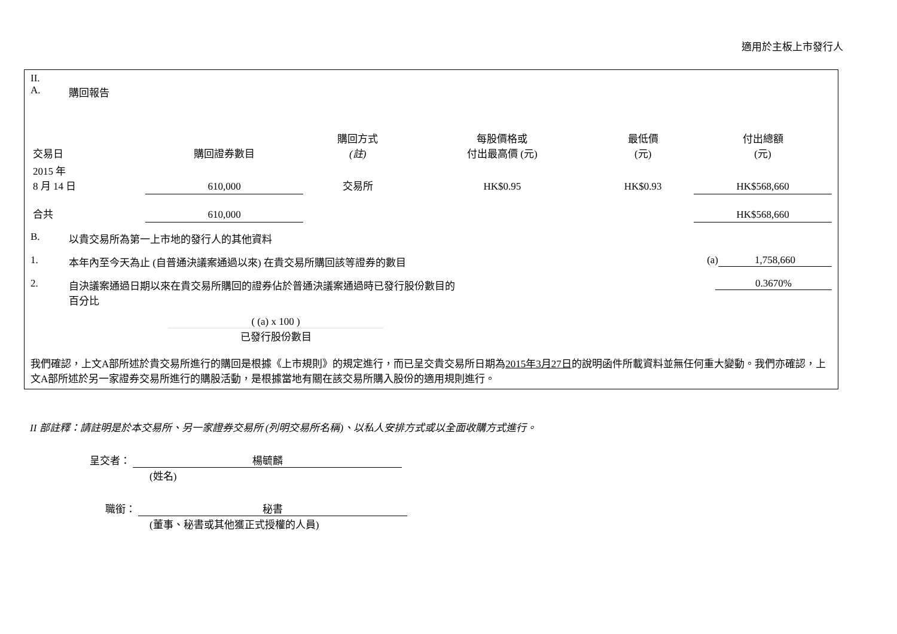適用於主板上市發行人
II.
A. 購回報告
| 交易日 | 購回證券數目 | 購回方式 (註) | 每股價格或 付出最高價 (元) | 最低價 (元) | 付出總額 (元) |
| --- | --- | --- | --- | --- | --- |
| 2015 年 8 月 14 日 | 610,000 | 交易所 | HK$0.95 | HK$0.93 | HK$568,660 |
| 合共 | 610,000 | | | | HK$568,660 |
B. 以貴交易所為第一上市地的發行人的其他資料
1. 本年內至今天為止 (自普通決議案通過以來) 在貴交易所購回該等證券的數目 (a) 1,758,660
2. 自決議案通過日期以來在貴交易所購回的證券佔於普通決議案通過時已發行股份數目的
百分比 0.3670%
( (a) x 100 )
已發行股份數目
我們確認，上文A部所述於貴交易所進行的購回是根據《上市規則》的規定進行，而已呈交貴交易所日期為2015年3月27日的說明函件所載資料並無任何重大變動。我們亦確認，上文A部所述於另一家證券交易所進行的購股活動，是根據當地有關在該交易所購入股份的適用規則進行。
II 部註釋：請註明是於本交易所、另一家證券交易所 (列明交易所名稱)、以私人安排方式或以全面收購方式進行。
呈交者： 楊毓麟
(姓名)
職銜： 秘書
(董事、秘書或其他獲正式授權的人員)